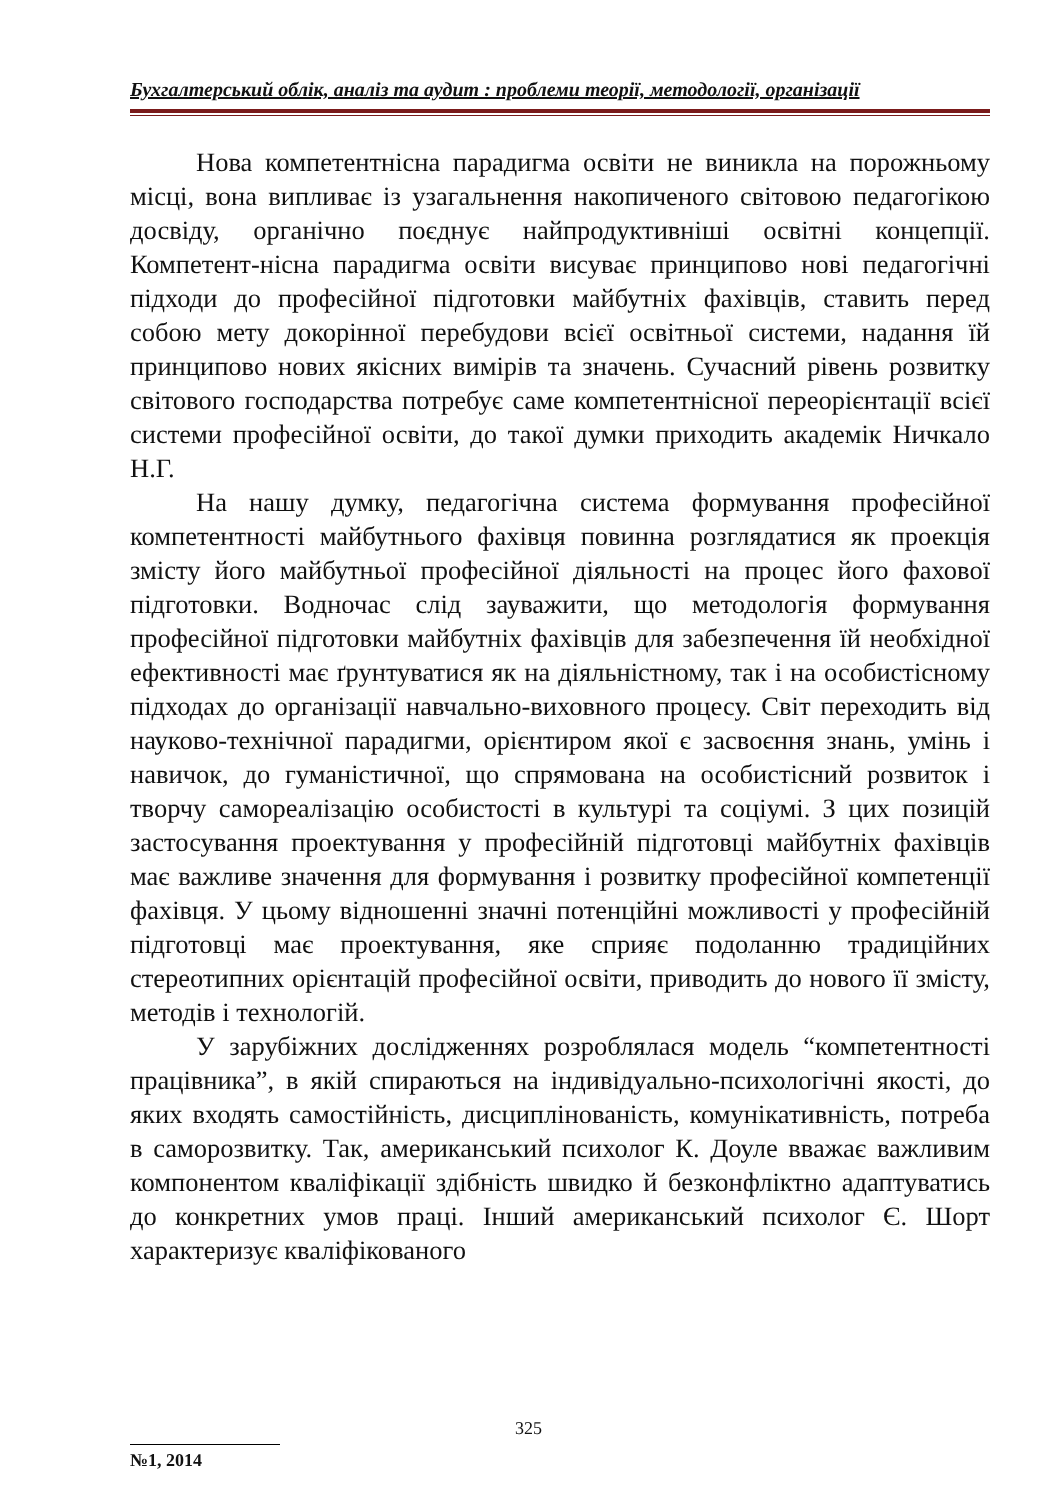Бухгалтерський облік, аналіз та аудит : проблеми теорії, методології, організації
Нова компетентнісна парадигма освіти не виникла на порожньому місці, вона випливає із узагальнення накопиченого світовою педагогікою досвіду, органічно поєднує найпродуктивніші освітні концепції. Компетент-нісна парадигма освіти висуває принципово нові педагогічні підходи до професійної підготовки майбутніх фахівців, ставить перед собою мету докорінної перебудови всієї освітньої системи, надання їй принципово нових якісних вимірів та значень. Сучасний рівень розвитку світового господарства потребує саме компетентнісної переорієнтації всієї системи професійної освіти, до такої думки приходить академік Ничкало Н.Г.
На нашу думку, педагогічна система формування професійної компетентності майбутнього фахівця повинна розглядатися як проекція змісту його майбутньої професійної діяльності на процес його фахової підготовки. Водночас слід зауважити, що методологія формування професійної підготовки майбутніх фахівців для забезпечення їй необхідної ефективності має ґрунтуватися як на діяльністному, так і на особистісному підходах до організації навчально-виховного процесу. Світ переходить від науково-технічної парадигми, орієнтиром якої є засвоєння знань, умінь і навичок, до гуманістичної, що спрямована на особистісний розвиток і творчу самореалізацію особистості в культурі та соціумі. З цих позицій застосування проектування у професійній підготовці майбутніх фахівців має важливе значення для формування і розвитку професійної компетенції фахівця. У цьому відношенні значні потенційні можливості у професійній підготовці має проектування, яке сприяє подоланню традиційних стереотипних орієнтацій професійної освіти, приводить до нового її змісту, методів і технологій.
У зарубіжних дослідженнях розроблялася модель “компетентності працівника”, в якій спираються на індивідуально-психологічні якості, до яких входять самостійність, дисциплінованість, комунікативність, потреба в саморозвитку. Так, американський психолог К. Доуле вважає важливим компонентом кваліфікації здібність швидко й безконфліктно адаптуватись до конкретних умов праці. Інший американський психолог Є. Шорт характеризує кваліфікованого
325
№1, 2014